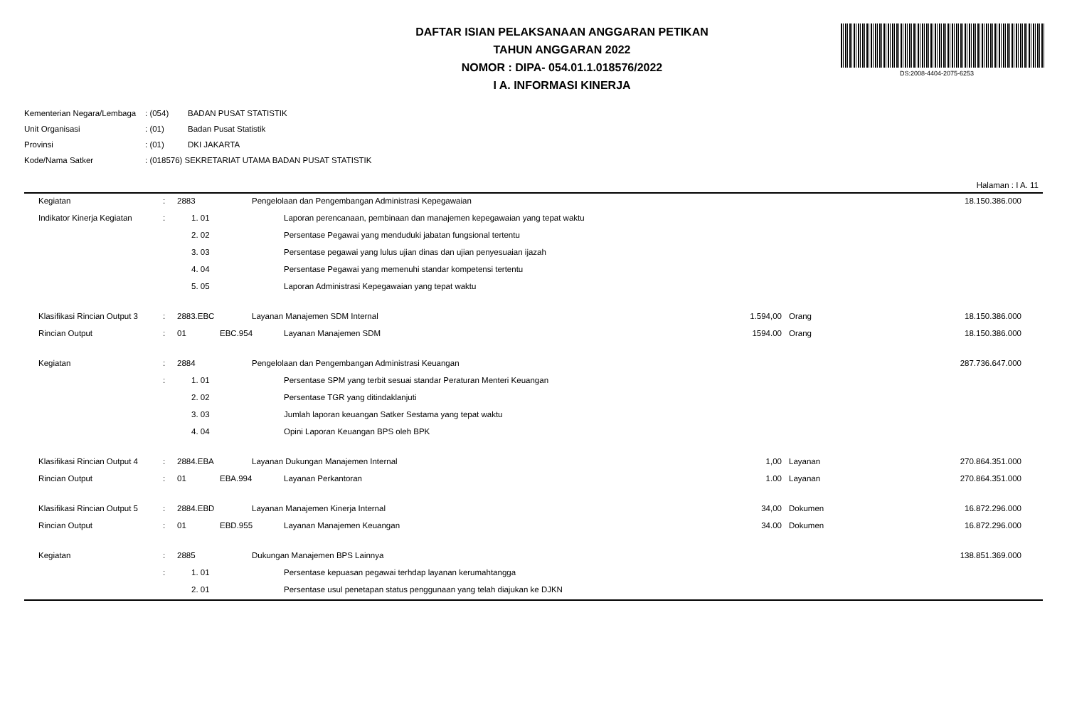DS:2008-4404-2075-6253
DAFTAR ISIAN PELAKSANAAN ANGGARAN PETIKAN
TAHUN ANGGARAN 2022
NOMOR : DIPA- 054.01.1.018576/2022
I A. INFORMASI KINERJA
| Kementerian Negara/Lembaga | : (054) | BADAN PUSAT STATISTIK |
| Unit Organisasi | : (01) | Badan Pusat Statistik |
| Provinsi | : (01) | DKI JAKARTA |
| Kode/Nama Satker | : (018576) SEKRETARIAT UTAMA BADAN PUSAT STATISTIK | |
Halaman : I A. 11
| | Kegiatan | : | 2883 | | | Pengelolaan dan Pengembangan Administrasi Kepegawaian | | | | | 18.150.386.000 | |
| | Indikator Kinerja Kegiatan | : | | 1. 01 | | | Laporan perencanaan, pembinaan dan manajemen kepegawaian yang tepat waktu | | | | | |
| | | | | 2. 02 | | | Persentase Pegawai yang menduduki jabatan fungsional tertentu | | | | | |
| | | | | 3. 03 | | | Persentase pegawai yang lulus ujian dinas dan ujian penyesuaian ijazah | | | | | |
| | | | | 4. 04 | | | Persentase Pegawai yang memenuhi standar kompetensi tertentu | | | | | |
| | | | | 5. 05 | | | Laporan Administrasi Kepegawaian yang tepat waktu | | | | | |
| | Klasifikasi Rincian Output 3 | : | 2883.EBC | | | Layanan Manajemen SDM Internal | | 1.594,00 | | Orang | 18.150.386.000 | |
| | Rincian Output | : | 01 | | EBC.954 | | Layanan Manajemen SDM | 1594.00 | | Orang | 18.150.386.000 | |
| | Kegiatan | : | 2884 | | | Pengelolaan dan Pengembangan Administrasi Keuangan | | | | | 287.736.647.000 | |
| | | : | | 1. 01 | | | Persentase SPM yang terbit sesuai standar Peraturan Menteri Keuangan | | | | | |
| | | | | 2. 02 | | | Persentase TGR yang ditindaklanjuti | | | | | |
| | | | | 3. 03 | | | Jumlah laporan keuangan Satker Sestama yang tepat waktu | | | | | |
| | | | | 4. 04 | | | Opini Laporan Keuangan BPS oleh BPK | | | | | |
| | Klasifikasi Rincian Output 4 | : | 2884.EBA | | | Layanan Dukungan Manajemen Internal | | 1,00 | | Layanan | 270.864.351.000 | |
| | Rincian Output | : | 01 | | EBA.994 | | Layanan Perkantoran | 1.00 | | Layanan | 270.864.351.000 | |
| | Klasifikasi Rincian Output 5 | : | 2884.EBD | | | Layanan Manajemen Kinerja Internal | | 34,00 | | Dokumen | 16.872.296.000 | |
| | Rincian Output | : | 01 | | EBD.955 | | Layanan Manajemen Keuangan | 34.00 | | Dokumen | 16.872.296.000 | |
| | Kegiatan | : | 2885 | | | Dukungan Manajemen BPS Lainnya | | | | | 138.851.369.000 | |
| | | : | | 1. 01 | | | Persentase kepuasan pegawai terhdap layanan kerumahtangga | | | | | |
| | | | | 2. 01 | | | Persentase usul penetapan status penggunaan yang telah diajukan ke DJKN | | | | | |